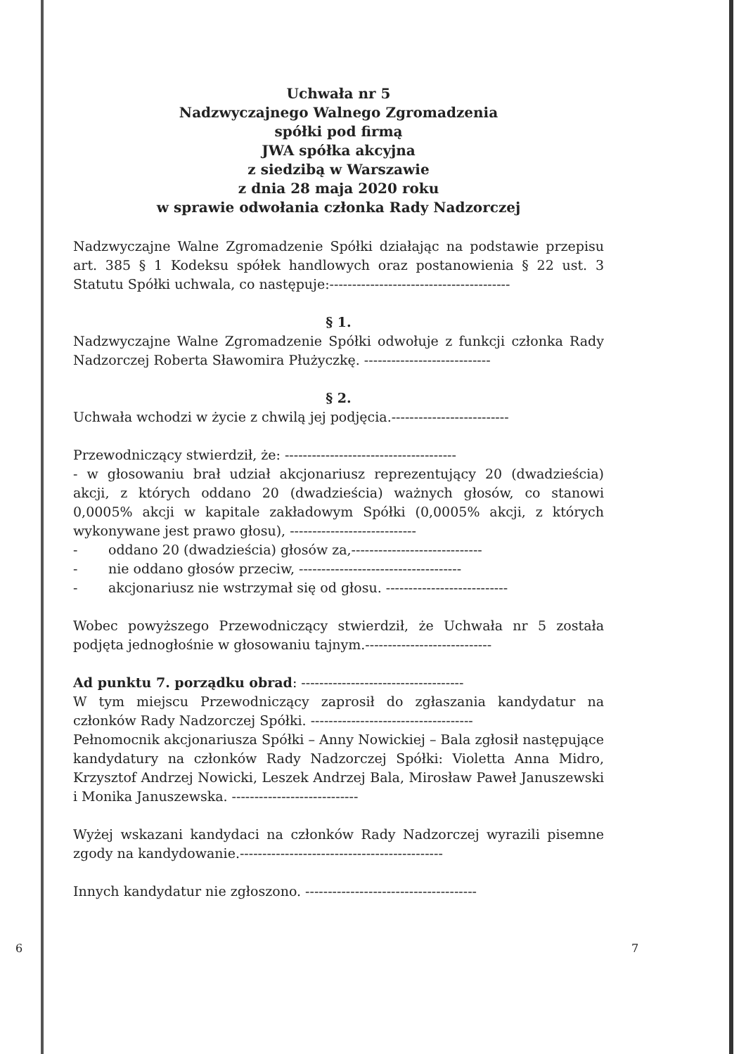Uchwała nr 5
Nadzwyczajnego Walnego Zgromadzenia
spółki pod firmą
JWA spółka akcyjna
z siedzibą w Warszawie
z dnia 28 maja 2020 roku
w sprawie odwołania członka Rady Nadzorczej
Nadzwyczajne Walne Zgromadzenie Spółki działając na podstawie przepisu art. 385 § 1 Kodeksu spółek handlowych oraz postanowienia § 22 ust. 3 Statutu Spółki uchwala, co następuje:----------------------------------------
§ 1.
Nadzwyczajne Walne Zgromadzenie Spółki odwołuje z funkcji członka Rady Nadzorczej Roberta Sławomira Płużyczkę. ----------------------------
§ 2.
Uchwała wchodzi w życie z chwilą jej podjęcia.--------------------------
Przewodniczący stwierdził, że: --------------------------------------
- w głosowaniu brał udział akcjonariusz reprezentujący 20 (dwadzieścia) akcji, z których oddano 20 (dwadzieścia) ważnych głosów, co stanowi 0,0005% akcji w kapitale zakładowym Spółki (0,0005% akcji, z których wykonywane jest prawo głosu), ----------------------------
- oddano 20 (dwadzieścia) głosów za,-----------------------------
- nie oddano głosów przeciw, ------------------------------------
- akcjonariusz nie wstrzymał się od głosu. ---------------------------
Wobec powyższego Przewodniczący stwierdził, że Uchwała nr 5 została podjęta jednogłośnie w głosowaniu tajnym.----------------------------
Ad punktu 7. porządku obrad: ------------------------------------
W tym miejscu Przewodniczący zaprosił do zgłaszania kandydatur na członków Rady Nadzorczej Spółki. ------------------------------------
Pełnomocnik akcjonariusza Spółki – Anny Nowickiej – Bala zgłosił następujące kandydatury na członków Rady Nadzorczej Spółki: Violetta Anna Midro, Krzysztof Andrzej Nowicki, Leszek Andrzej Bala, Mirosław Paweł Januszewski i Monika Januszewska. ----------------------------
Wyżej wskazani kandydaci na członków Rady Nadzorczej wyrazili pisemne zgody na kandydowanie.---------------------------------------------
Innych kandydatur nie zgłoszono. --------------------------------------
6 7